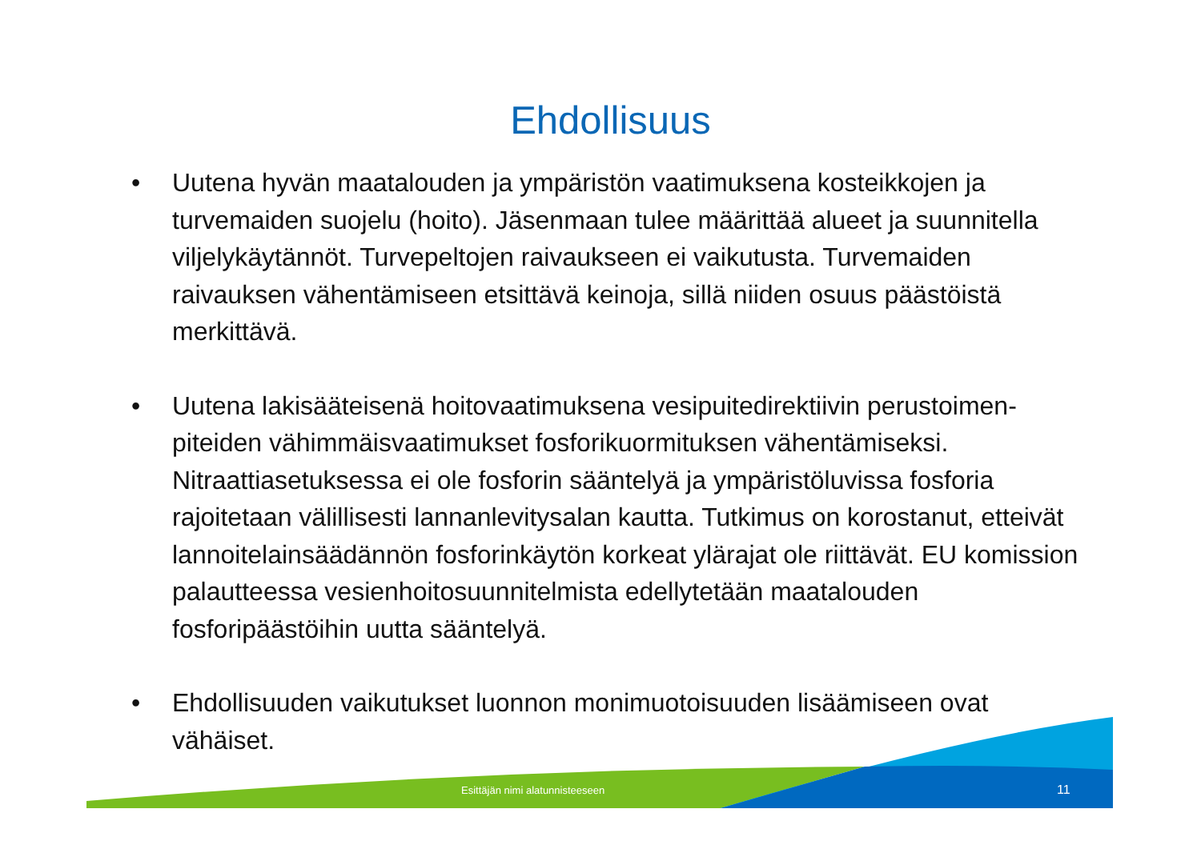Ehdollisuus
• Uutena hyvän maatalouden ja ympäristön vaatimuksena kosteikkojen ja turvemaiden suojelu (hoito). Jäsenmaan tulee määrittää alueet ja suunnitella viljelykäytännöt. Turvepeltojen raivaukseen ei vaikutusta. Turvemaiden raivauksen vähentämiseen etsittävä keinoja, sillä niiden osuus päästöistä merkittävä.
• Uutena lakisääteisenä hoitovaatimuksena vesipuitedirektiivin perustoimen-piteiden vähimmäisvaatimukset fosforikuormituksen vähentämiseksi. Nitraattiasetuksessa ei ole fosforin sääntelyä ja ympäristöluvissa fosforia rajoitetaan välillisesti lannanlevitysalan kautta. Tutkimus on korostanut, etteivät lannoitelainsäädännön fosforinkäytön korkeat ylärajat ole riittävät. EU komission palautteessa vesienhoitosuunnitelmista edellytetään maatalouden fosforipäästöihin uutta sääntelyä.
• Ehdollisuuden vaikutukset luonnon monimuotoisuuden lisäämiseen ovat vähäiset.
Esittäjän nimi alatunnisteeseen
11